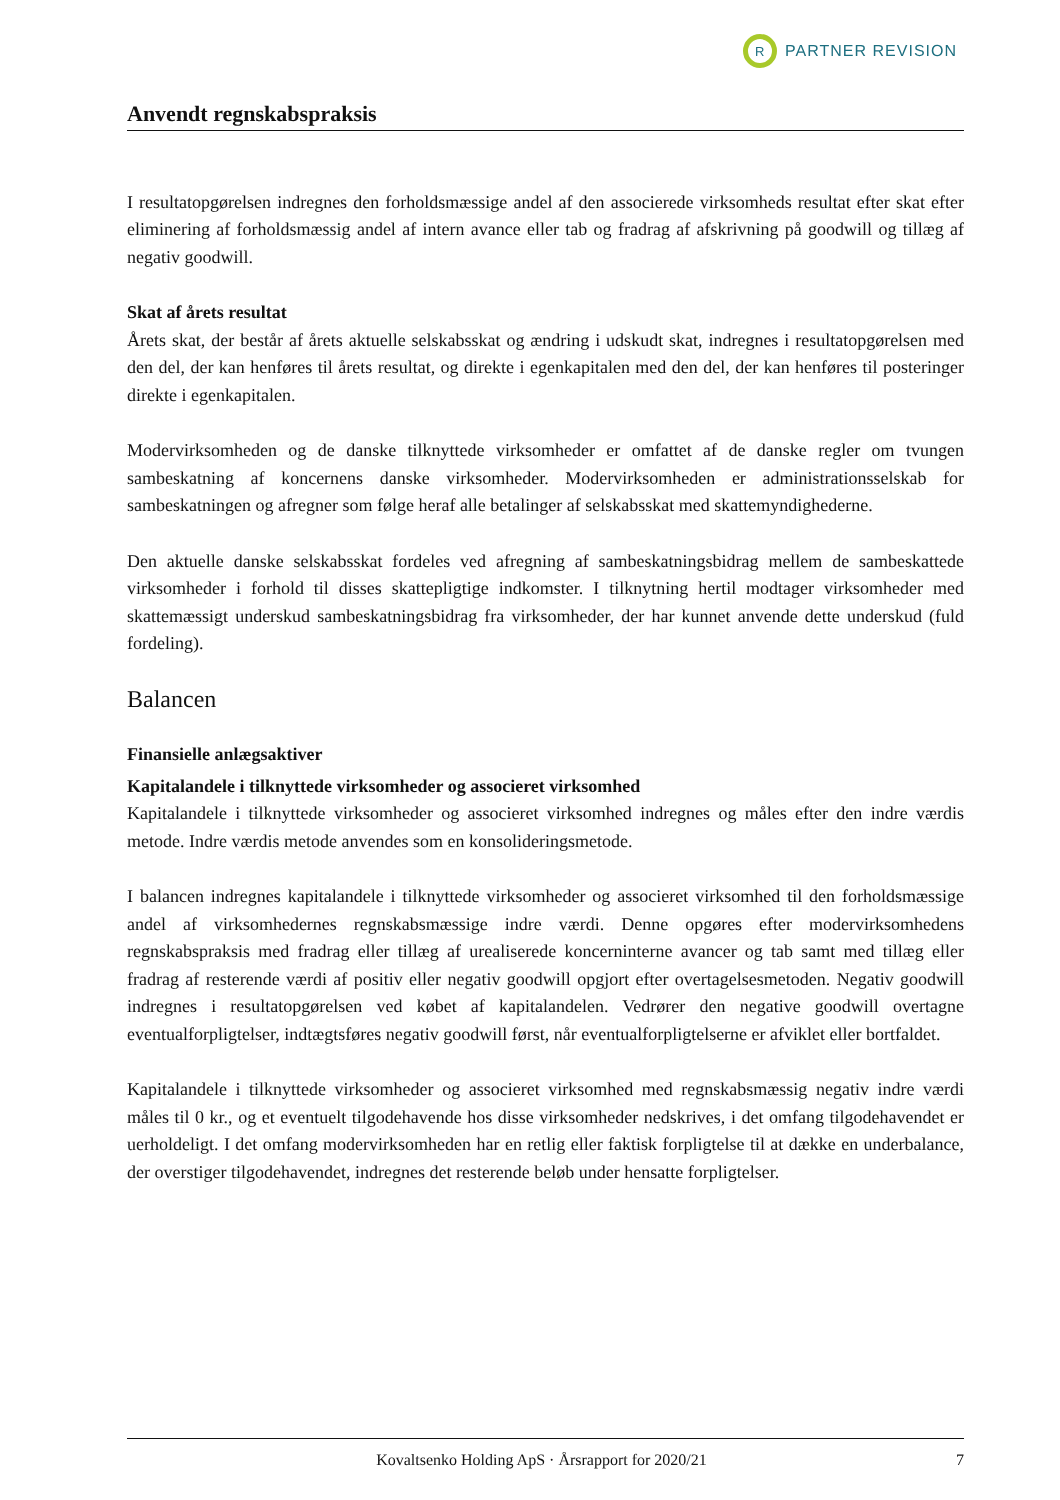R
PARTNER REVISION
Anvendt regnskabspraksis
I resultatopgørelsen indregnes den forholdsmæssige andel af den associerede virksomheds resultat efter skat efter eliminering af forholdsmæssig andel af intern avance eller tab og fradrag af afskrivning på goodwill og tillæg af negativ goodwill.
Skat af årets resultat
Årets skat, der består af årets aktuelle selskabsskat og ændring i udskudt skat, indregnes i resultatopgørelsen med den del, der kan henføres til årets resultat, og direkte i egenkapitalen med den del, der kan henføres til posteringer direkte i egenkapitalen.
Modervirksomheden og de danske tilknyttede virksomheder er omfattet af de danske regler om tvungen sambeskatning af koncernens danske virksomheder. Modervirksomheden er administrationsselskab for sambeskatningen og afregner som følge heraf alle betalinger af selskabsskat med skattemyndighederne.
Den aktuelle danske selskabsskat fordeles ved afregning af sambeskatningsbidrag mellem de sambeskattede virksomheder i forhold til disses skattepligtige indkomster. I tilknytning hertil modtager virksomheder med skattemæssigt underskud sambeskatningsbidrag fra virksomheder, der har kunnet anvende dette underskud (fuld fordeling).
Balancen
Finansielle anlægsaktiver
Kapitalandele i tilknyttede virksomheder og associeret virksomhed
Kapitalandele i tilknyttede virksomheder og associeret virksomhed indregnes og måles efter den indre værdis metode. Indre værdis metode anvendes som en konsolideringsmetode.
I balancen indregnes kapitalandele i tilknyttede virksomheder og associeret virksomhed til den forholdsmæssige andel af virksomhedernes regnskabsmæssige indre værdi. Denne opgøres efter modervirksomhedens regnskabspraksis med fradrag eller tillæg af urealiserede koncerninterne avancer og tab samt med tillæg eller fradrag af resterende værdi af positiv eller negativ goodwill opgjort efter overtagelsesmetoden. Negativ goodwill indregnes i resultatopgørelsen ved købet af kapitalandelen. Vedrører den negative goodwill overtagne eventualforpligtelser, indtægtsføres negativ goodwill først, når eventualforpligtelserne er afviklet eller bortfaldet.
Kapitalandele i tilknyttede virksomheder og associeret virksomhed med regnskabsmæssig negativ indre værdi måles til 0 kr., og et eventuelt tilgodehavende hos disse virksomheder nedskrives, i det omfang tilgodehavendet er uerholdeligt. I det omfang modervirksomheden har en retlig eller faktisk forpligtelse til at dække en underbalance, der overstiger tilgodehavendet, indregnes det resterende beløb under hensatte forpligtelser.
Kovaltsenko Holding ApS · Årsrapport for 2020/21 7